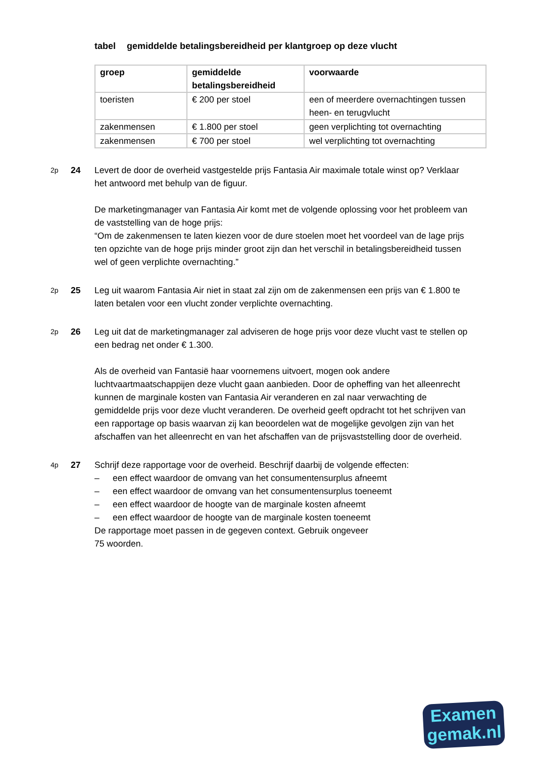tabel gemiddelde betalingsbereidheid per klantgroep op deze vlucht
| groep | gemiddelde betalingsbereidheid | voorwaarde |
| --- | --- | --- |
| toeristen | € 200 per stoel | een of meerdere overnachtingen tussen heen- en terugvlucht |
| zakenmensen | € 1.800 per stoel | geen verplichting tot overnachting |
| zakenmensen | € 700 per stoel | wel verplichting tot overnachting |
2p
24 Levert de door de overheid vastgestelde prijs Fantasia Air maximale totale winst op? Verklaar het antwoord met behulp van de figuur.
De marketingmanager van Fantasia Air komt met de volgende oplossing voor het probleem van de vaststelling van de hoge prijs:
“Om de zakenmensen te laten kiezen voor de dure stoelen moet het voordeel van de lage prijs ten opzichte van de hoge prijs minder groot zijn dan het verschil in betalingsbereidheid tussen wel of geen verplichte overnachting.”
2p
25 Leg uit waarom Fantasia Air niet in staat zal zijn om de zakenmensen een prijs van € 1.800 te laten betalen voor een vlucht zonder verplichte overnachting.
2p
26 Leg uit dat de marketingmanager zal adviseren de hoge prijs voor deze vlucht vast te stellen op een bedrag net onder € 1.300.
Als de overheid van Fantasië haar voornemens uitvoert, mogen ook andere luchtvaartmaatschappijen deze vlucht gaan aanbieden. Door de opheffing van het alleenrecht kunnen de marginale kosten van Fantasia Air veranderen en zal naar verwachting de gemiddelde prijs voor deze vlucht veranderen. De overheid geeft opdracht tot het schrijven van een rapportage op basis waarvan zij kan beoordelen wat de mogelijke gevolgen zijn van het afschaffen van het alleenrecht en van het afschaffen van de prijsvaststelling door de overheid.
4p
27 Schrijf deze rapportage voor de overheid. Beschrijf daarbij de volgende effecten:
– een effect waardoor de omvang van het consumentensurplus afneemt
– een effect waardoor de omvang van het consumentensurplus toeneemt
– een effect waardoor de hoogte van de marginale kosten afneemt
– een effect waardoor de hoogte van de marginale kosten toeneemt
De rapportage moet passen in de gegeven context. Gebruik ongeveer
75 woorden.
Examen
gemak.nl